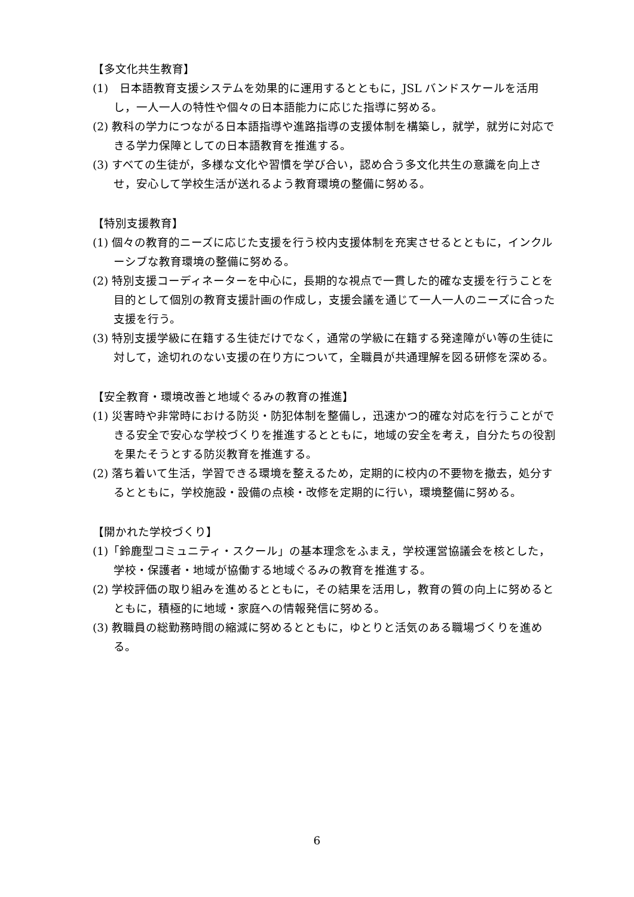【多文化共生教育】
(1)　日本語教育支援システムを効果的に運用するとともに，JSL バンドスケールを活用し，一人一人の特性や個々の日本語能力に応じた指導に努める。
(2) 教科の学力につながる日本語指導や進路指導の支援体制を構築し，就学，就労に対応できる学力保障としての日本語教育を推進する。
(3) すべての生徒が，多様な文化や習慣を学び合い，認め合う多文化共生の意識を向上させ，安心して学校生活が送れるよう教育環境の整備に努める。
【特別支援教育】
(1) 個々の教育的ニーズに応じた支援を行う校内支援体制を充実させるとともに，インクルーシブな教育環境の整備に努める。
(2) 特別支援コーディネーターを中心に，長期的な視点で一貫した的確な支援を行うことを目的として個別の教育支援計画の作成し，支援会議を通じて一人一人のニーズに合った支援を行う。
(3) 特別支援学級に在籍する生徒だけでなく，通常の学級に在籍する発達障がい等の生徒に対して，途切れのない支援の在り方について，全職員が共通理解を図る研修を深める。
【安全教育・環境改善と地域ぐるみの教育の推進】
(1) 災害時や非常時における防災・防犯体制を整備し，迅速かつ的確な対応を行うことができる安全で安心な学校づくりを推進するとともに，地域の安全を考え，自分たちの役割を果たそうとする防災教育を推進する。
(2) 落ち着いて生活，学習できる環境を整えるため，定期的に校内の不要物を撤去，処分するとともに，学校施設・設備の点検・改修を定期的に行い，環境整備に努める。
【開かれた学校づくり】
(1)「鈴鹿型コミュニティ・スクール」の基本理念をふまえ，学校運営協議会を核とした，学校・保護者・地域が協働する地域ぐるみの教育を推進する。
(2) 学校評価の取り組みを進めるとともに，その結果を活用し，教育の質の向上に努めるとともに，積極的に地域・家庭への情報発信に努める。
(3) 教職員の総勤務時間の縮減に努めるとともに，ゆとりと活気のある職場づくりを進める。
6